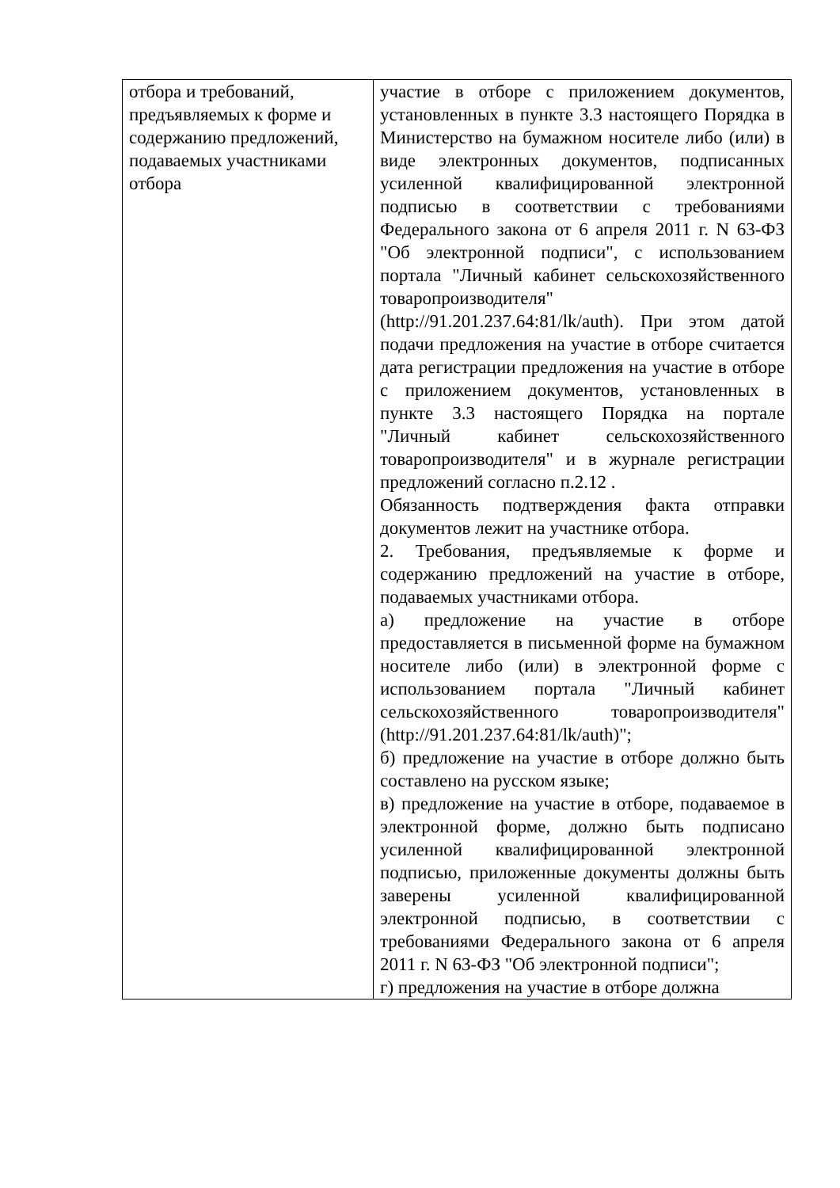| отбора и требований, предъявляемых к форме и содержанию предложений, подаваемых участниками отбора | участие в отборе с приложением документов, установленных в пункте 3.3 настоящего Порядка в Министерство на бумажном носителе либо (или) в виде электронных документов, подписанных усиленной квалифицированной электронной подписью в соответствии с требованиями Федерального закона от 6 апреля 2011 г. N 63-ФЗ "Об электронной подписи", с использованием портала "Личный кабинет сельскохозяйственного товаропроизводителя" (http://91.201.237.64:81/lk/auth). При этом датой подачи предложения на участие в отборе считается дата регистрации предложения на участие в отборе с приложением документов, установленных в пункте 3.3 настоящего Порядка на портале "Личный кабинет сельскохозяйственного товаропроизводителя" и в журнале регистрации предложений согласно п.2.12 . Обязанность подтверждения факта отправки документов лежит на участнике отбора. 2. Требования, предъявляемые к форме и содержанию предложений на участие в отборе, подаваемых участниками отбора. а) предложение на участие в отборе предоставляется в письменной форме на бумажном носителе либо (или) в электронной форме с использованием портала "Личный кабинет сельскохозяйственного товаропроизводителя" (http://91.201.237.64:81/lk/auth)"; б) предложение на участие в отборе должно быть составлено на русском языке; в) предложение на участие в отборе, подаваемое в электронной форме, должно быть подписано усиленной квалифицированной электронной подписью, приложенные документы должны быть заверены усиленной квалифицированной электронной подписью, в соответствии с требованиями Федерального закона от 6 апреля 2011 г. N 63-ФЗ "Об электронной подписи"; г) предложения на участие в отборе должна |